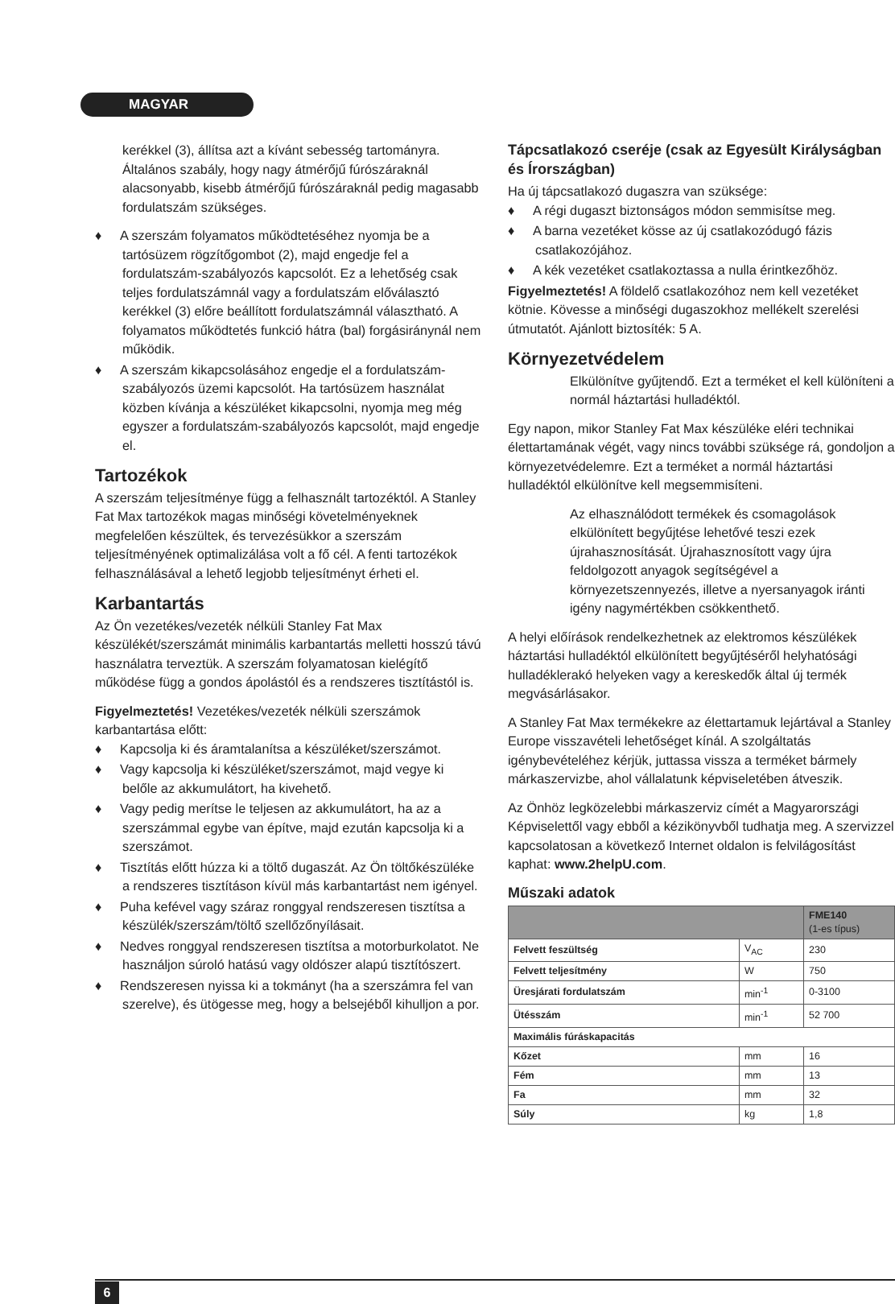MAGYAR
kerékkel (3), állítsa azt a kívánt sebesség tartományra. Általános szabály, hogy nagy átmérőjű fúrószáraknál alacsonyabb, kisebb átmérőjű fúrószáraknál pedig magasabb fordulatszám szükséges.
♦ A szerszám folyamatos működtetéséhez nyomja be a tartósüzem rögzítőgombot (2), majd engedje fel a fordulatszám-szabályozós kapcsolót. Ez a lehetőség csak teljes fordulatszámnál vagy a fordulatszám előválasztó kerékkel (3) előre beállított fordulatszámnál választható. A folyamatos működtetés funkció hátra (bal) forgásiránynál nem működik.
♦ A szerszám kikapcsolásához engedje el a fordulatszám-szabályozós üzemi kapcsolót. Ha tartósüzem használat közben kívánja a készüléket kikapcsolni, nyomja meg még egyszer a fordulatszám-szabályozós kapcsolót, majd engedje el.
Tartozékok
A szerszám teljesítménye függ a felhasznált tartozéktól. A Stanley Fat Max tartozékok magas minőségi követelményeknek megfelelően készültek, és tervezésükkor a szerszám teljesítményének optimalizálása volt a fő cél. A fenti tartozékok felhasználásával a lehető legjobb teljesítményt érheti el.
Karbantartás
Az Ön vezetékes/vezeték nélküli Stanley Fat Max készülékét/szerszámát minimális karbantartás melletti hosszú távú használatra terveztük. A szerszám folyamatosan kielégítő működése függ a gondos ápolástól és a rendszeres tisztítástól is.
Figyelmeztetés! Vezetékes/vezeték nélküli szerszámok karbantartása előtt:
♦ Kapcsolja ki és áramtalanítsa a készüléket/szerszámot.
♦ Vagy kapcsolja ki készüléket/szerszámot, majd vegye ki belőle az akkumulátort, ha kivehető.
♦ Vagy pedig merítse le teljesen az akkumulátort, ha az a szerszámmal egybe van építve, majd ezután kapcsolja ki a szerszámot.
♦ Tisztítás előtt húzza ki a töltő dugaszát. Az Ön töltőkészüléke a rendszeres tisztításon kívül más karbantartást nem igényel.
♦ Puha kefével vagy száraz ronggyal rendszeresen tisztítsa a készülék/szerszám/töltő szellőzőnyílásait.
♦ Nedves ronggyal rendszeresen tisztítsa a motorburkolatot. Ne használjon súroló hatású vagy oldószer alapú tisztítószert.
♦ Rendszeresen nyissa ki a tokmányt (ha a szerszámra fel van szerelve), és ütögesse meg, hogy a belsejéből kihulljon a por.
Tápcsatlakozó cseréje (csak az Egyesült Királyságban és Írországban)
Ha új tápcsatlakozó dugaszra van szüksége:
♦ A régi dugaszt biztonságos módon semmisítse meg.
♦ A barna vezetéket kösse az új csatlakozódugó fázis csatlakozójához.
♦ A kék vezetéket csatlakoztassa a nulla érintkezőhöz.
Figyelmeztetés! A földelő csatlakozóhoz nem kell vezetéket kötnie. Kövesse a minőségi dugaszokhoz mellékelt szerelési útmutatót. Ajánlott biztosíték: 5 A.
Környezetvédelem
Elkülönítve gyűjtendő. Ezt a terméket el kell különíteni a normál háztartási hulladéktól.
Egy napon, mikor Stanley Fat Max készüléke eléri technikai élettartamának végét, vagy nincs további szüksége rá, gondoljon a környezetvédelemre. Ezt a terméket a normál háztartási hulladéktól elkülönítve kell megsemmisíteni.
Az elhasználódott termékek és csomagolások elkülönített begyűjtése lehetővé teszi ezek újrahasznosítását. Újrahasznosított vagy újra feldolgozott anyagok segítségével a környezetszennyezés, illetve a nyersanyagok iránti igény nagymértékben csökkenthető.
A helyi előírások rendelkezhetnek az elektromos készülékek háztartási hulladéktól elkülönített begyűjtéséről helyhatósági hulladéklerakó helyeken vagy a kereskedők által új termék megvásárlásakor.
A Stanley Fat Max termékekre az élettartamuk lejártával a Stanley Europe visszavételi lehetőséget kínál. A szolgáltatás igénybevételéhez kérjük, juttassa vissza a terméket bármely márkaszervizbe, ahol vállalatunk képviseletében átveszik.
Az Önhöz legközelebbi márkaszerviz címét a Magyarországi Képviselettől vagy ebből a kézikönyvből tudhatja meg. A szervizzel kapcsolatosan a következő Internet oldalon is felvilágosítást kaphat: www.2helpU.com.
Műszaki adatok
| | | FME140 (1-es típus) |
| --- | --- | --- |
| Felvett feszültség | V<sub>AC</sub> | 230 |
| Felvett teljesítmény | W | 750 |
| Üresjárati fordulatszám | min<sup>-1</sup> | 0-3100 |
| Ütésszám | min<sup>-1</sup> | 52 700 |
| Maximális fúráskapacitás | | |
| Kőzet | mm | 16 |
| Fém | mm | 13 |
| Fa | mm | 32 |
| Súly | kg | 1,8 |
6